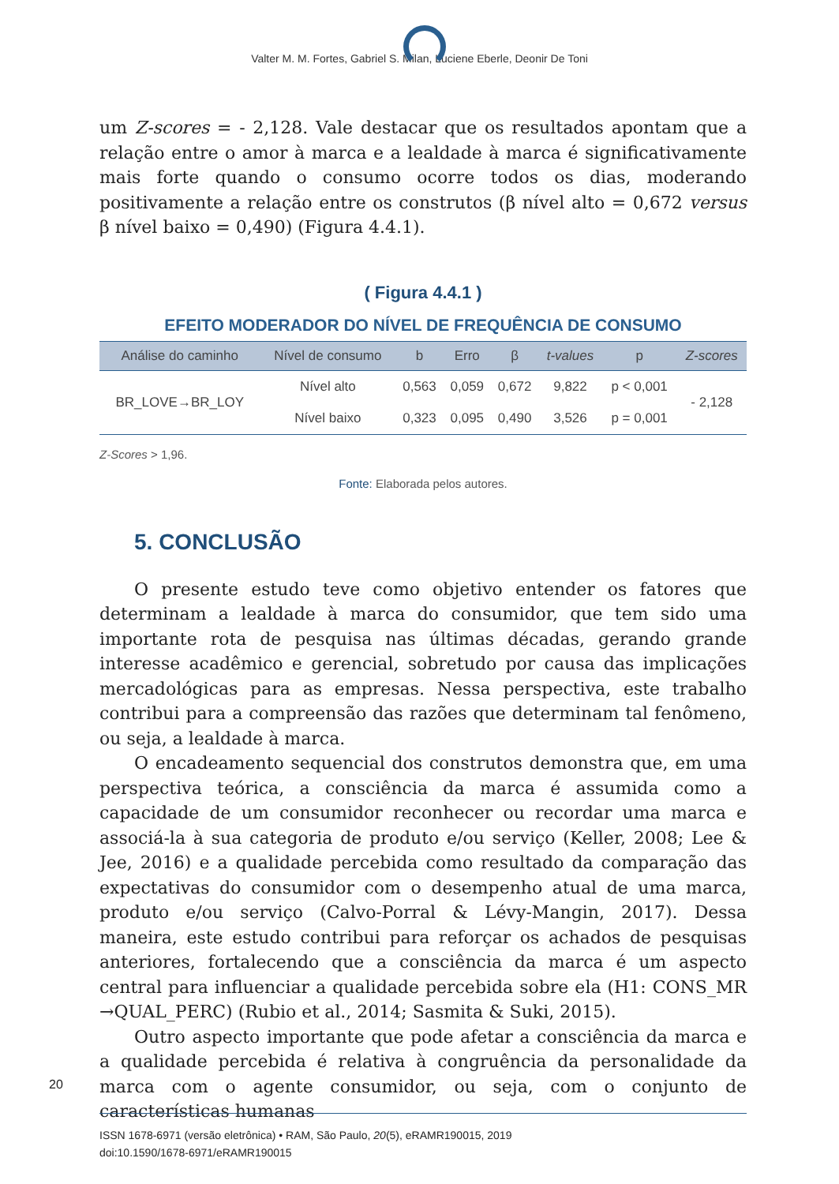Valter M. M. Fortes, Gabriel S. Milan, Luciene Eberle, Deonir De Toni
um Z-scores = - 2,128. Vale destacar que os resultados apontam que a relação entre o amor à marca e a lealdade à marca é significativamente mais forte quando o consumo ocorre todos os dias, moderando positivamente a relação entre os construtos (β nível alto = 0,672 versus β nível baixo = 0,490) (Figura 4.4.1).
( Figura 4.4.1 )
EFEITO MODERADOR DO NÍVEL DE FREQUÊNCIA DE CONSUMO
| Análise do caminho | Nível de consumo | b | Erro | β | t-values | p | Z-scores |
| --- | --- | --- | --- | --- | --- | --- | --- |
| BR_LOVE→BR_LOY | Nível alto | 0,563 | 0,059 | 0,672 | 9,822 | p < 0,001 | - 2,128 |
| | Nível baixo | 0,323 | 0,095 | 0,490 | 3,526 | p = 0,001 | |
Z-Scores > 1,96.
Fonte: Elaborada pelos autores.
5. CONCLUSÃO
O presente estudo teve como objetivo entender os fatores que determinam a lealdade à marca do consumidor, que tem sido uma importante rota de pesquisa nas últimas décadas, gerando grande interesse acadêmico e gerencial, sobretudo por causa das implicações mercadológicas para as empresas. Nessa perspectiva, este trabalho contribui para a compreensão das razões que determinam tal fenômeno, ou seja, a lealdade à marca.
O encadeamento sequencial dos construtos demonstra que, em uma perspectiva teórica, a consciência da marca é assumida como a capacidade de um consumidor reconhecer ou recordar uma marca e associá-la à sua categoria de produto e/ou serviço (Keller, 2008; Lee & Jee, 2016) e a qualidade percebida como resultado da comparação das expectativas do consumidor com o desempenho atual de uma marca, produto e/ou serviço (Calvo-Porral & Lévy-Mangin, 2017). Dessa maneira, este estudo contribui para reforçar os achados de pesquisas anteriores, fortalecendo que a consciência da marca é um aspecto central para influenciar a qualidade percebida sobre ela (H1: CONS_MR →QUAL_PERC) (Rubio et al., 2014; Sasmita & Suki, 2015).
Outro aspecto importante que pode afetar a consciência da marca e a qualidade percebida é relativa à congruência da personalidade da marca com o agente consumidor, ou seja, com o conjunto de características humanas
20
ISSN 1678-6971 (versão eletrônica) • RAM, São Paulo, 20(5), eRAMR190015, 2019
doi:10.1590/1678-6971/eRAMR190015